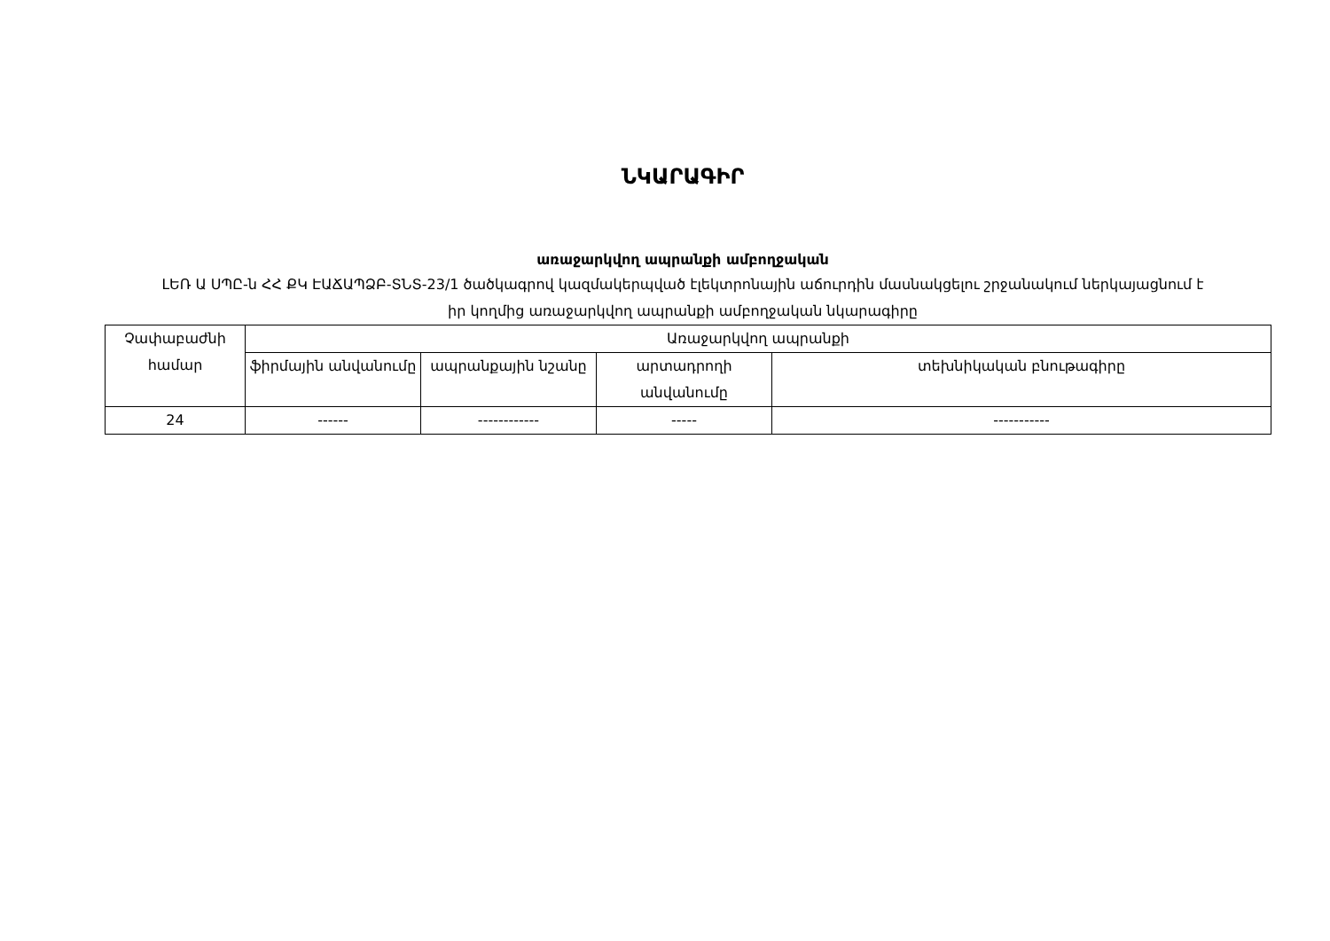ՆԿԱՐԱԳԻՐ
առաջարկվող ապրանքի ամբողջական
ԼԵՌ Ա ՍՊԸ-ն ՀՀ ՔԿ ԷԱՃԱՊՁԲ-ՏՆՏ-23/1 ծածկագրով կազմակերպված էլեկտրոնային աճուրդին մասնակցելու շրջանակում ներկայացնում է իր կողմից առաջարկվող ապրանքի ամբողջական նկարագիրը
| Չափաբաժնի համար | Առաջարկվող ապրանքի | | | |
| --- | --- | --- | --- | --- |
| | ֆիրմային անվանումը | ապրանքային նշանը | արտադրողի անվանումը | տեխնիկական բնութագիրը |
| 24 | ------ | ------------ | ----- | ----------- |